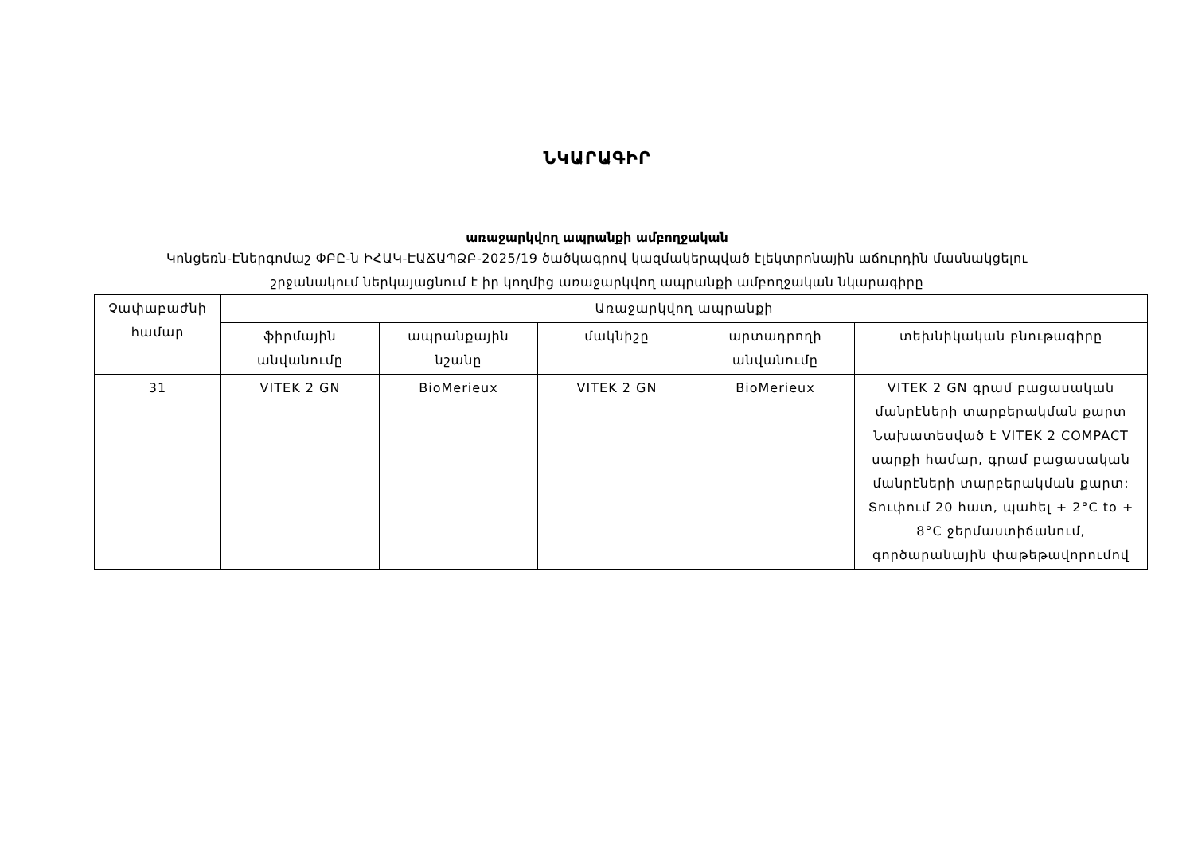ՆԿԱՐԱԳԻՐ
առաջարկվող ապրանքի ամբողջական
Կոնցեռն-Էներգոմաշ ՓԲԸ-ն ԻՀԱԿ-ԷԱՃԱՊՁԲ-2025/19 ծածկագրով կազմակերպված էլեկտրոնային աճուրդին մասնակցելու
շրջանակում ներկայացնում է իր կողմից առաջարկվող ապրանքի ամբողջական նկարագիրը
| Չափաբաժնի համար | Առաջարկվող ապրանքի | | | | |
| --- | --- | --- | --- | --- | --- |
| | ֆիրմային անվանումը | ապրանքային նշանը | մակնիշը | արտադրողի անվանումը | տեխնիկական բնութագիրը |
| 31 | VITEK 2 GN | BioMerieux | VITEK 2 GN | BioMerieux | VITEK 2 GN գրամ բացասական մանրէների տարբերակման քարտ Նախատեսված է VITEK 2 COMPACT սարքի համար, գրամ բացասական մանրէների տարբերակման քարտ: Տուփում 20 հատ, պահել + 2°C to + 8°C ջերմաստիճանում, գործարանային փաթեթավորումով |